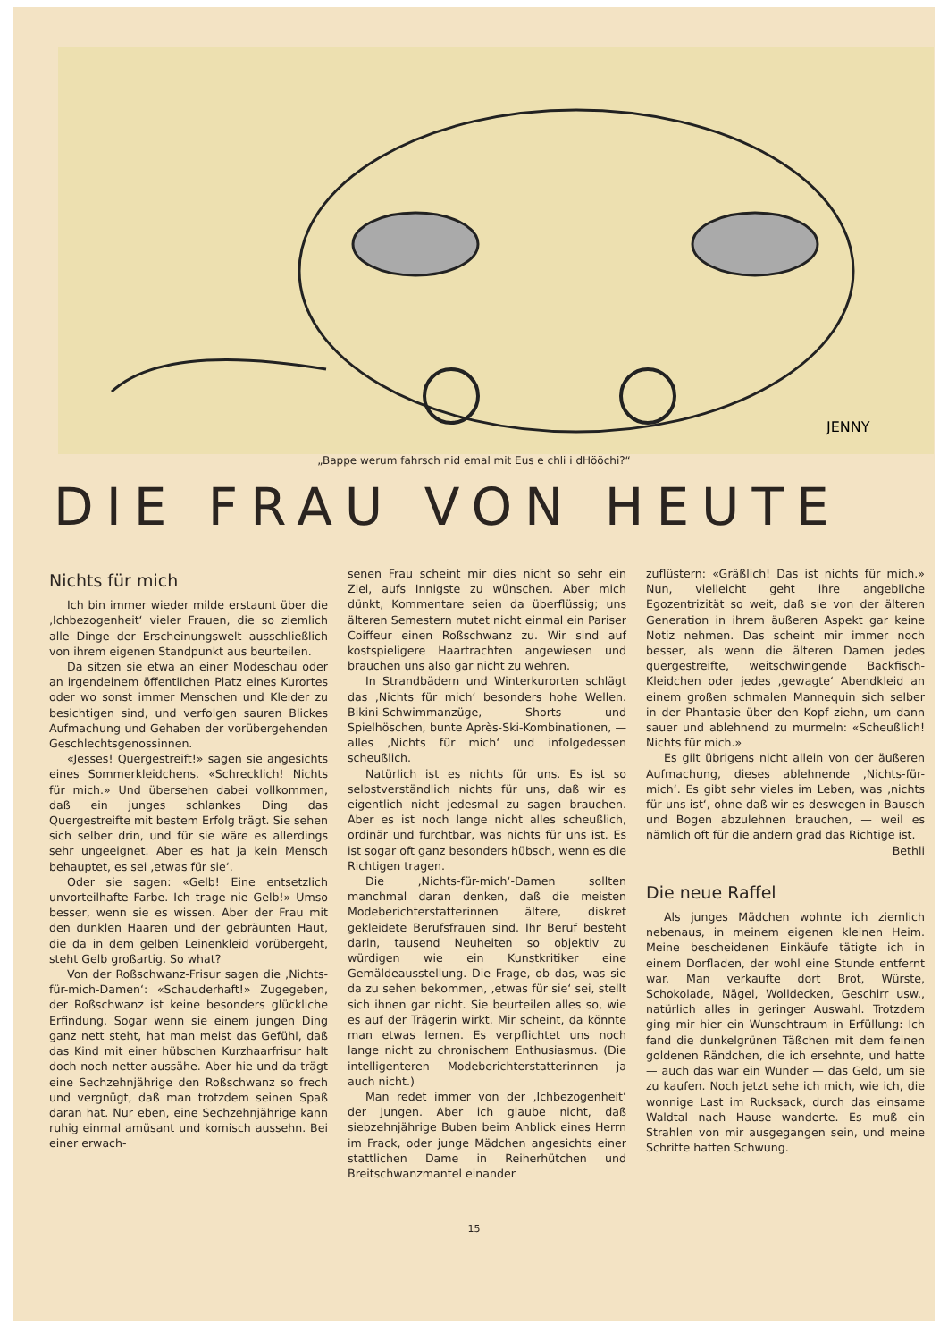JENNY
„Bappe werum fahrsch nid emal mit Eus e chli i dHööchi?“
DIE FRAU VON HEUTE
Nichts für mich
Ich bin immer wieder milde erstaunt über die ‚Ichbezogenheit‘ vieler Frauen, die so ziemlich alle Dinge der Erscheinungswelt ausschließlich von ihrem eigenen Standpunkt aus beurteilen.
Da sitzen sie etwa an einer Modeschau oder an irgendeinem öffentlichen Platz eines Kurortes oder wo sonst immer Menschen und Kleider zu besichtigen sind, und verfolgen sauren Blickes Aufmachung und Gehaben der vorübergehenden Geschlechtsgenossinnen.
«Jesses! Quergestreift!» sagen sie angesichts eines Sommerkleidchens. «Schrecklich! Nichts für mich.» Und übersehen dabei vollkommen, daß ein junges schlankes Ding das Quergestreifte mit bestem Erfolg trägt. Sie sehen sich selber drin, und für sie wäre es allerdings sehr ungeeignet. Aber es hat ja kein Mensch behauptet, es sei ‚etwas für sie‘.
Oder sie sagen: «Gelb! Eine entsetzlich unvorteilhafte Farbe. Ich trage nie Gelb!» Umso besser, wenn sie es wissen. Aber der Frau mit den dunklen Haaren und der gebräunten Haut, die da in dem gelben Leinenkleid vorübergeht, steht Gelb großartig. So what?
Von der Roßschwanz-Frisur sagen die ‚Nichts-für-mich-Damen‘: «Schauderhaft!» Zugegeben, der Roßschwanz ist keine besonders glückliche Erfindung. Sogar wenn sie einem jungen Ding ganz nett steht, hat man meist das Gefühl, daß das Kind mit einer hübschen Kurzhaarfrisur halt doch noch netter aussähe. Aber hie und da trägt eine Sechzehnjährige den Roßschwanz so frech und vergnügt, daß man trotzdem seinen Spaß daran hat. Nur eben, eine Sechzehnjährige kann ruhig einmal amüsant und komisch aussehn. Bei einer erwach-
senen Frau scheint mir dies nicht so sehr ein Ziel, aufs Innigste zu wünschen. Aber mich dünkt, Kommentare seien da überflüssig; uns älteren Semestern mutet nicht einmal ein Pariser Coiffeur einen Roßschwanz zu. Wir sind auf kostspieligere Haartrachten angewiesen und brauchen uns also gar nicht zu wehren.
In Strandbädern und Winterkurorten schlägt das ‚Nichts für mich‘ besonders hohe Wellen. Bikini-Schwimmanzüge, Shorts und Spielhöschen, bunte Après-Ski-Kombinationen, — alles ‚Nichts für mich‘ und infolgedessen scheußlich.
Natürlich ist es nichts für uns. Es ist so selbstverständlich nichts für uns, daß wir es eigentlich nicht jedesmal zu sagen brauchen. Aber es ist noch lange nicht alles scheußlich, ordinär und furchtbar, was nichts für uns ist. Es ist sogar oft ganz besonders hübsch, wenn es die Richtigen tragen.
Die ‚Nichts-für-mich‘-Damen sollten manchmal daran denken, daß die meisten Modeberichterstatterinnen ältere, diskret gekleidete Berufsfrauen sind. Ihr Beruf besteht darin, tausend Neuheiten so objektiv zu würdigen wie ein Kunstkritiker eine Gemäldeausstellung. Die Frage, ob das, was sie da zu sehen bekommen, ‚etwas für sie‘ sei, stellt sich ihnen gar nicht. Sie beurteilen alles so, wie es auf der Trägerin wirkt. Mir scheint, da könnte man etwas lernen. Es verpflichtet uns noch lange nicht zu chronischem Enthusiasmus. (Die intelligenteren Modeberichterstatterinnen ja auch nicht.)
Man redet immer von der ‚Ichbezogenheit‘ der Jungen. Aber ich glaube nicht, daß siebzehnjährige Buben beim Anblick eines Herrn im Frack, oder junge Mädchen angesichts einer stattlichen Dame in Reiherhütchen und Breitschwanzmantel einander
zuflüstern: «Gräßlich! Das ist nichts für mich.» Nun, vielleicht geht ihre angebliche Egozentrizität so weit, daß sie von der älteren Generation in ihrem äußeren Aspekt gar keine Notiz nehmen. Das scheint mir immer noch besser, als wenn die älteren Damen jedes quergestreifte, weitschwingende Backfisch-Kleidchen oder jedes ‚gewagte‘ Abendkleid an einem großen schmalen Mannequin sich selber in der Phantasie über den Kopf ziehn, um dann sauer und ablehnend zu murmeln: «Scheußlich! Nichts für mich.»
Es gilt übrigens nicht allein von der äußeren Aufmachung, dieses ablehnende ‚Nichts-für-mich‘. Es gibt sehr vieles im Leben, was ‚nichts für uns ist‘, ohne daß wir es deswegen in Bausch und Bogen abzulehnen brauchen, — weil es nämlich oft für die andern grad das Richtige ist.
Bethli
Die neue Raffel
Als junges Mädchen wohnte ich ziemlich nebenaus, in meinem eigenen kleinen Heim. Meine bescheidenen Einkäufe tätigte ich in einem Dorfladen, der wohl eine Stunde entfernt war. Man verkaufte dort Brot, Würste, Schokolade, Nägel, Wolldecken, Geschirr usw., natürlich alles in geringer Auswahl. Trotzdem ging mir hier ein Wunschtraum in Erfüllung: Ich fand die dunkelgrünen Täßchen mit dem feinen goldenen Rändchen, die ich ersehnte, und hatte — auch das war ein Wunder — das Geld, um sie zu kaufen. Noch jetzt sehe ich mich, wie ich, die wonnige Last im Rucksack, durch das einsame Waldtal nach Hause wanderte. Es muß ein Strahlen von mir ausgegangen sein, und meine Schritte hatten Schwung.
15